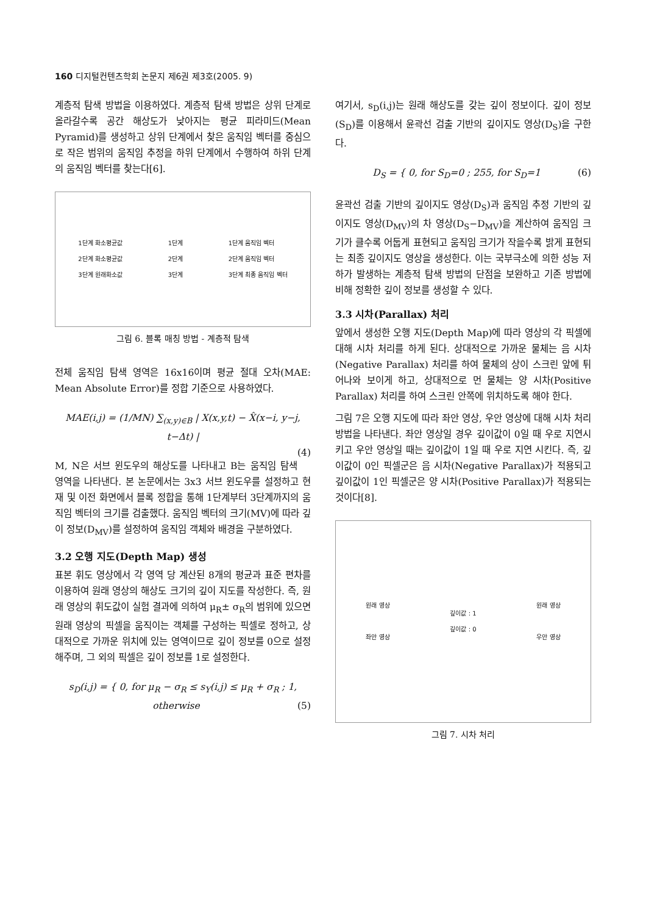160 디지털컨텐츠학회 논문지 제6권 제3호(2005. 9)
계층적 탐색 방법을 이용하였다. 계층적 탐색 방법은 상위 단계로 올라갈수록 공간 해상도가 낮아지는 평균 피라미드(Mean Pyramid)를 생성하고 상위 단계에서 찾은 움직임 벡터를 중심으로 작은 범위의 움직임 추정을 하위 단계에서 수행하여 하위 단계의 움직임 벡터를 찾는다[6].
1단계 화소평균값
2단계 화소평균값
3단계 원래화소값 1단계
2단계
3단계 1단계 움직임 벡터
2단계 움직임 벡터
3단계 최종 움직임 벡터
그림 6. 블록 매칭 방법 - 계층적 탐색
전체 움직임 탐색 영역은 16x16이며 평균 절대 오차(MAE: Mean Absolute Error)를 정합 기준으로 사용하였다.
MAE(i,j) = (1/MN) ∑<sub>(x,y)∈B</sub> | X(x,y,t) − X̂(x−i, y−j, t−Δt) |
(4)
M, N은 서브 윈도우의 해상도를 나타내고 B는 움직임 탐색 영역을 나타낸다. 본 논문에서는 3x3 서브 윈도우를 설정하고 현재 및 이전 화면에서 블록 정합을 통해 1단계부터 3단계까지의 움직임 벡터의 크기를 검출했다. 움직임 벡터의 크기(MV)에 따라 깊이 정보(D<sub>MV</sub>)를 설정하여 움직임 객체와 배경을 구분하였다.
3.2 오행 지도(Depth Map) 생성
표본 휘도 영상에서 각 영역 당 계산된 8개의 평균과 표준 편차를 이용하여 원래 영상의 해상도 크기의 깊이 지도를 작성한다. 즉, 원래 영상의 휘도값이 실험 결과에 의하여 μ<sub>R</sub>± σ<sub>R</sub>의 범위에 있으면 원래 영상의 픽셀을 움직이는 객체를 구성하는 픽셀로 정하고, 상대적으로 가까운 위치에 있는 영역이므로 깊이 정보를 0으로 설정해주며, 그 외의 픽셀은 깊이 정보를 1로 설정한다.
s<sub>D</sub>(i,j) = { 0, for μ<sub>R</sub> − σ<sub>R</sub> ≤ s<sub>Y</sub>(i,j) ≤ μ<sub>R</sub> + σ<sub>R</sub> ; 1, otherwise (5)
여기서, s<sub>D</sub>(i,j)는 원래 해상도를 갖는 깊이 정보이다. 깊이 정보(S<sub>D</sub>)를 이용해서 윤곽선 검출 기반의 깊이지도 영상(D<sub>S</sub>)을 구한다.
D<sub>S</sub> = { 0, for S<sub>D</sub>=0 ; 255, for S<sub>D</sub>=1 (6)
윤곽선 검출 기반의 깊이지도 영상(D<sub>S</sub>)과 움직임 추정 기반의 깊이지도 영상(D<sub>MV</sub>)의 차 영상(D<sub>S</sub>−D<sub>MV</sub>)을 계산하여 움직임 크기가 클수록 어둡게 표현되고 움직임 크기가 작을수록 밝게 표현되는 최종 깊이지도 영상을 생성한다. 이는 국부극소에 의한 성능 저하가 발생하는 계층적 탐색 방법의 단점을 보완하고 기존 방법에 비해 정확한 깊이 정보를 생성할 수 있다.
3.3 시차(Parallax) 처리
앞에서 생성한 오행 지도(Depth Map)에 따라 영상의 각 픽셀에 대해 시차 처리를 하게 된다. 상대적으로 가까운 물체는 음 시차(Negative Parallax) 처리를 하여 물체의 상이 스크린 앞에 튀어나와 보이게 하고, 상대적으로 먼 물체는 양 시차(Positive Parallax) 처리를 하여 스크린 안쪽에 위치하도록 해야 한다.
그림 7은 오행 지도에 따라 좌안 영상, 우안 영상에 대해 시차 처리 방법을 나타낸다. 좌안 영상일 경우 깊이값이 0일 때 우로 지연시키고 우안 영상일 때는 깊이값이 1일 때 우로 지연 시킨다. 즉, 깊이값이 0인 픽셀군은 음 시차(Negative Parallax)가 적용되고 깊이값이 1인 픽셀군은 양 시차(Positive Parallax)가 적용되는 것이다[8].
원래 영상
좌안 영상 깊이값 : 1
깊이값 : 0 원래 영상
우안 영상
그림 7. 시차 처리